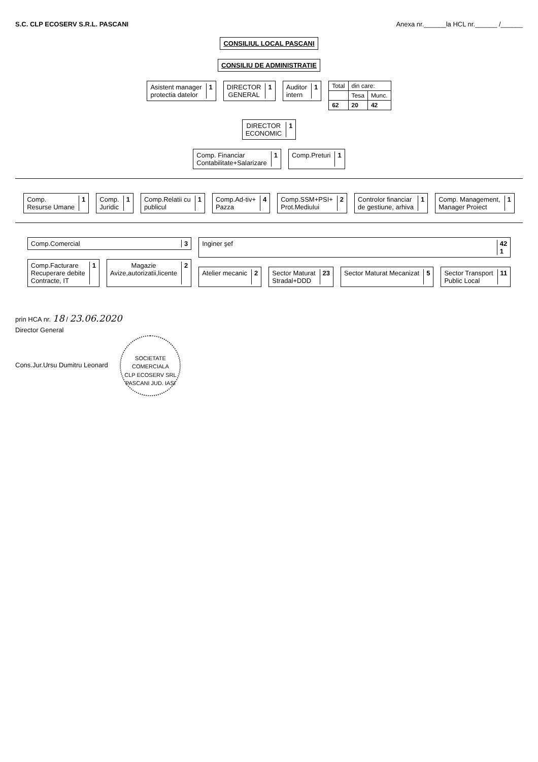S.C. CLP ECOSERV S.R.L. PASCANI Anexa nr.______la HCL nr.______ /______
CONSILIUL LOCAL PASCANI
CONSILIU DE ADMINISTRATIE
Asistent manager
protectia datelor 1
DIRECTOR
GENERAL 1
Auditor
intern 1
| Total | din care: | |
| | Tesa | Munc. |
| 62 | 20 | 42 |
DIRECTOR
ECONOMIC 1
Comp. Financiar
Contabilitate+Salarizare 1
Comp.Preturi 1
Comp.
Resurse Umane 1
Comp.
Juridic 1
Comp.Relatii cu
publicul 1
Comp.Ad-tiv+
Pazza 4
Comp.SSM+PSI+
Prot.Mediului 2
Controlor financiar
de gestiune, arhiva 1
Comp. Management,
Manager Proiect 1
Comp.Comercial 3
Comp.Facturare
Recuperare debite
Contracte, IT 1
Magazie
Avize,autorizatii,licente 2
Inginer şef 42
1
Atelier mecanic 2
Sector Maturat
Stradal+DDD 23
Sector Maturat Mecanizat 5
Sector Transport
Public Local 11
prin HCA nr. 18 / 23.06.2020
Director General
Cons.Jur.Ursu Dumitru Leonard SOCIETATE COMERCIALA
CLP ECOSERV SRL
PASCANI JUD. IASI